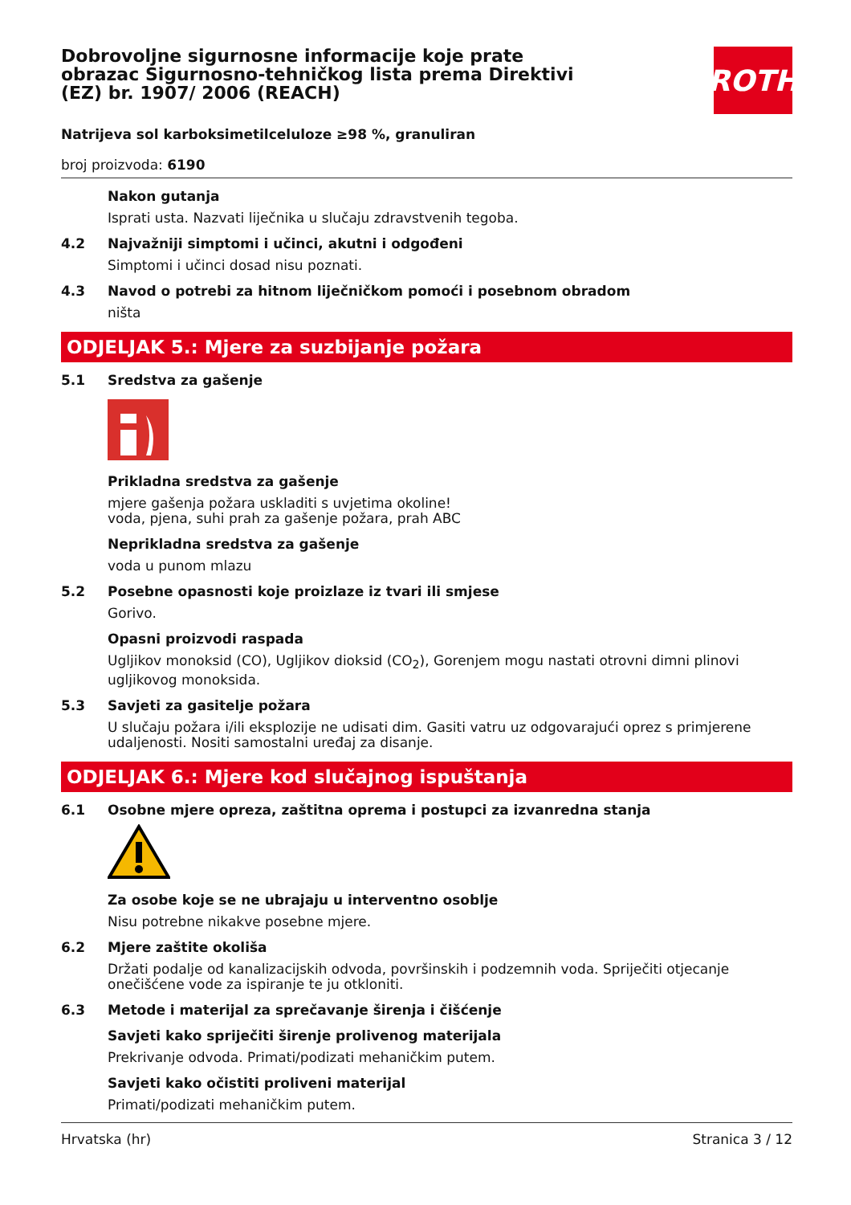Dobrovoljne sigurnosne informacije koje prate obrazac Sigurnosno-tehničkog lista prema Direktivi (EZ) br. 1907/ 2006 (REACH)
ROTH
Natrijeva sol karboksimetilceluloze ≥98 %, granuliran
broj proizvoda: 6190
Nakon gutanja
Isprati usta. Nazvati liječnika u slučaju zdravstvenih tegoba.
4.2 Najvažniji simptomi i učinci, akutni i odgođeni
Simptomi i učinci dosad nisu poznati.
4.3 Navod o potrebi za hitnom liječničkom pomoći i posebnom obradom
ništa
ODJELJAK 5.: Mjere za suzbijanje požara
5.1 Sredstva za gašenje
Prikladna sredstva za gašenje
mjere gašenja požara uskladiti s uvjetima okoline!
voda, pjena, suhi prah za gašenje požara, prah ABC
Neprikladna sredstva za gašenje
voda u punom mlazu
5.2 Posebne opasnosti koje proizlaze iz tvari ili smjese
Gorivo.
Opasni proizvodi raspada
Ugljikov monoksid (CO), Ugljikov dioksid (CO<sub>2</sub>), Gorenjem mogu nastati otrovni dimni plinovi ugljikovog monoksida.
5.3 Savjeti za gasitelje požara
U slučaju požara i/ili eksplozije ne udisati dim. Gasiti vatru uz odgovarajući oprez s primjerene udaljenosti. Nositi samostalni uređaj za disanje.
ODJELJAK 6.: Mjere kod slučajnog ispuštanja
6.1 Osobne mjere opreza, zaštitna oprema i postupci za izvanredna stanja
Za osobe koje se ne ubrajaju u interventno osoblje
Nisu potrebne nikakve posebne mjere.
6.2 Mjere zaštite okoliša
Držati podalje od kanalizacijskih odvoda, površinskih i podzemnih voda. Spriječiti otjecanje onečišćene vode za ispiranje te ju otkloniti.
6.3 Metode i materijal za sprečavanje širenja i čišćenje
Savjeti kako spriječiti širenje prolivenog materijala
Prekrivanje odvoda. Primati/podizati mehaničkim putem.
Savjeti kako očistiti proliveni materijal
Primati/podizati mehaničkim putem.
Hrvatska (hr) Stranica 3 / 12